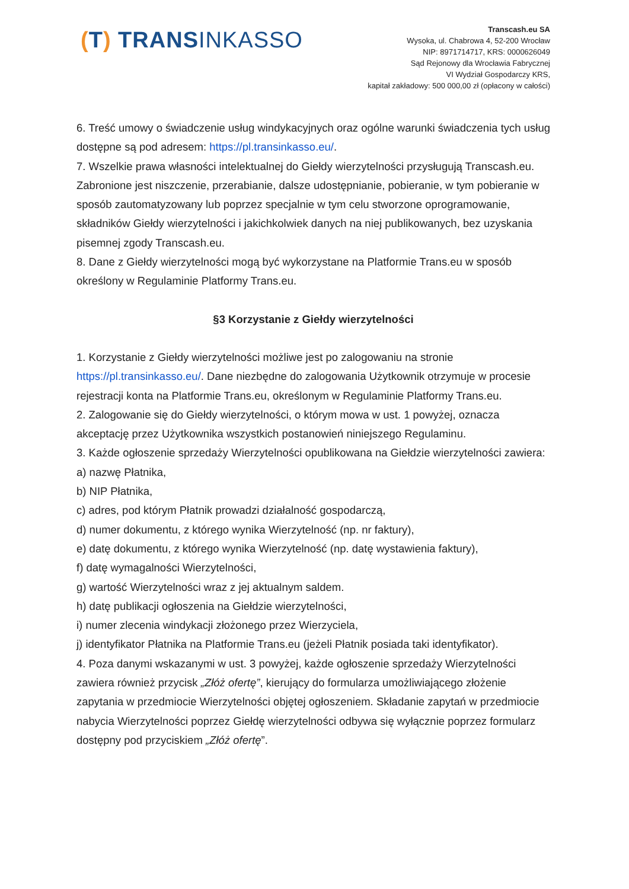(T) TRANSINKASSO
Transcash.eu SA
Wysoka, ul. Chabrowa 4, 52-200 Wrocław
NIP: 8971714717, KRS: 0000626049
Sąd Rejonowy dla Wrocławia Fabrycznej
VI Wydział Gospodarczy KRS,
kapitał zakładowy: 500 000,00 zł (opłacony w całości)
6. Treść umowy o świadczenie usług windykacyjnych oraz ogólne warunki świadczenia tych usług dostępne są pod adresem: https://pl.transinkasso.eu/.
7. Wszelkie prawa własności intelektualnej do Giełdy wierzytelności przysługują Transcash.eu. Zabronione jest niszczenie, przerabianie, dalsze udostępnianie, pobieranie, w tym pobieranie w sposób zautomatyzowany lub poprzez specjalnie w tym celu stworzone oprogramowanie, składników Giełdy wierzytelności i jakichkolwiek danych na niej publikowanych, bez uzyskania pisemnej zgody Transcash.eu.
8. Dane z Giełdy wierzytelności mogą być wykorzystane na Platformie Trans.eu w sposób określony w Regulaminie Platformy Trans.eu.
§3 Korzystanie z Giełdy wierzytelności
1. Korzystanie z Giełdy wierzytelności możliwe jest po zalogowaniu na stronie https://pl.transinkasso.eu/. Dane niezbędne do zalogowania Użytkownik otrzymuje w procesie rejestracji konta na Platformie Trans.eu, określonym w Regulaminie Platformy Trans.eu.
2. Zalogowanie się do Giełdy wierzytelności, o którym mowa w ust. 1 powyżej, oznacza akceptację przez Użytkownika wszystkich postanowień niniejszego Regulaminu.
3. Każde ogłoszenie sprzedaży Wierzytelności opublikowana na Giełdzie wierzytelności zawiera:
a) nazwę Płatnika,
b) NIP Płatnika,
c) adres, pod którym Płatnik prowadzi działalność gospodarczą,
d) numer dokumentu, z którego wynika Wierzytelność (np. nr faktury),
e) datę dokumentu, z którego wynika Wierzytelność (np. datę wystawienia faktury),
f) datę wymagalności Wierzytelności,
g) wartość Wierzytelności wraz z jej aktualnym saldem.
h) datę publikacji ogłoszenia na Giełdzie wierzytelności,
i) numer zlecenia windykacji złożonego przez Wierzyciela,
j) identyfikator Płatnika na Platformie Trans.eu (jeżeli Płatnik posiada taki identyfikator).
4. Poza danymi wskazanymi w ust. 3 powyżej, każde ogłoszenie sprzedaży Wierzytelności zawiera również przycisk „Złóż ofertę”, kierujący do formularza umożliwiającego złożenie zapytania w przedmiocie Wierzytelności objętej ogłoszeniem. Składanie zapytań w przedmiocie nabycia Wierzytelności poprzez Giełdę wierzytelności odbywa się wyłącznie poprzez formularz dostępny pod przyciskiem „Złóż ofertę”.